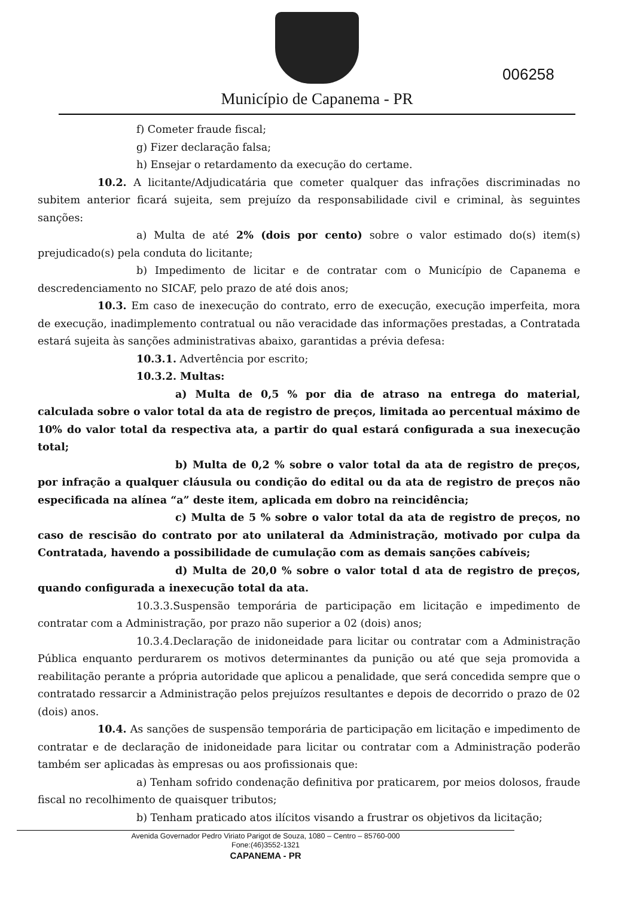Município de Capanema - PR
006258
f) Cometer fraude fiscal;
g) Fizer declaração falsa;
h) Ensejar o retardamento da execução do certame.
10.2. A licitante/Adjudicatária que cometer qualquer das infrações discriminadas no subitem anterior ficará sujeita, sem prejuízo da responsabilidade civil e criminal, às seguintes sanções:
a) Multa de até 2% (dois por cento) sobre o valor estimado do(s) item(s) prejudicado(s) pela conduta do licitante;
b) Impedimento de licitar e de contratar com o Município de Capanema e descredenciamento no SICAF, pelo prazo de até dois anos;
10.3. Em caso de inexecução do contrato, erro de execução, execução imperfeita, mora de execução, inadimplemento contratual ou não veracidade das informações prestadas, a Contratada estará sujeita às sanções administrativas abaixo, garantidas a prévia defesa:
10.3.1. Advertência por escrito;
10.3.2. Multas:
a) Multa de 0,5 % por dia de atraso na entrega do material, calculada sobre o valor total da ata de registro de preços, limitada ao percentual máximo de 10% do valor total da respectiva ata, a partir do qual estará configurada a sua inexecução total;
b) Multa de 0,2 % sobre o valor total da ata de registro de preços, por infração a qualquer cláusula ou condição do edital ou da ata de registro de preços não especificada na alínea “a” deste item, aplicada em dobro na reincidência;
c) Multa de 5 % sobre o valor total da ata de registro de preços, no caso de rescisão do contrato por ato unilateral da Administração, motivado por culpa da Contratada, havendo a possibilidade de cumulação com as demais sanções cabíveis;
d) Multa de 20,0 % sobre o valor total d ata de registro de preços, quando configurada a inexecução total da ata.
10.3.3.Suspensão temporária de participação em licitação e impedimento de contratar com a Administração, por prazo não superior a 02 (dois) anos;
10.3.4.Declaração de inidoneidade para licitar ou contratar com a Administração Pública enquanto perdurarem os motivos determinantes da punição ou até que seja promovida a reabilitação perante a própria autoridade que aplicou a penalidade, que será concedida sempre que o contratado ressarcir a Administração pelos prejuízos resultantes e depois de decorrido o prazo de 02 (dois) anos.
10.4. As sanções de suspensão temporária de participação em licitação e impedimento de contratar e de declaração de inidoneidade para licitar ou contratar com a Administração poderão também ser aplicadas às empresas ou aos profissionais que:
a) Tenham sofrido condenação definitiva por praticarem, por meios dolosos, fraude fiscal no recolhimento de quaisquer tributos;
b) Tenham praticado atos ilícitos visando a frustrar os objetivos da licitação;
Avenida Governador Pedro Viriato Parigot de Souza, 1080 – Centro – 85760-000
Fone:(46)3552-1321
CAPANEMA - PR